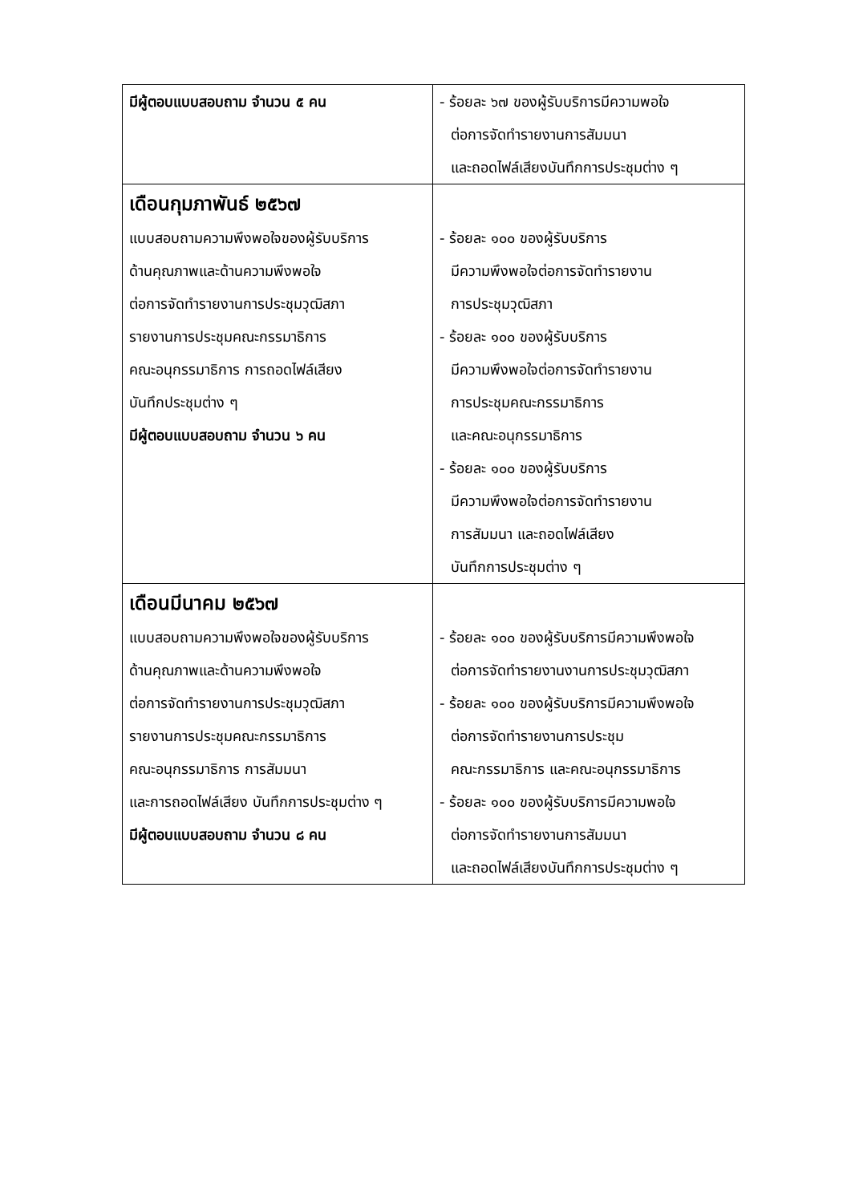| มีผู้ตอบแบบสอบถาม จำนวน ๕ คน | - ร้อยละ ๖๗ ของผู้รับบริการมีความพอใจ ต่อการจัดทำรายงานการสัมมนา และถอดไฟล์เสียงบันทึกการประชุมต่าง ๆ |
| เดือนกุมภาพันธ์ ๒๕๖๗ แบบสอบถามความพึงพอใจของผู้รับบริการ ด้านคุณภาพและด้านความพึงพอใจ ต่อการจัดทำรายงานการประชุมวุฒิสภา รายงานการประชุมคณะกรรมาธิการ คณะอนุกรรมาธิการ การถอดไฟล์เสียง บันทึกประชุมต่าง ๆ มีผู้ตอบแบบสอบถาม จำนวน ๖ คน | - ร้อยละ ๑๐๐ ของผู้รับบริการ มีความพึงพอใจต่อการจัดทำรายงาน การประชุมวุฒิสภา - ร้อยละ ๑๐๐ ของผู้รับบริการ มีความพึงพอใจต่อการจัดทำรายงาน การประชุมคณะกรรมาธิการ และคณะอนุกรรมาธิการ - ร้อยละ ๑๐๐ ของผู้รับบริการ มีความพึงพอใจต่อการจัดทำรายงาน การสัมมนา และถอดไฟล์เสียง บันทึกการประชุมต่าง ๆ |
| เดือนมีนาคม ๒๕๖๗ แบบสอบถามความพึงพอใจของผู้รับบริการ ด้านคุณภาพและด้านความพึงพอใจ ต่อการจัดทำรายงานการประชุมวุฒิสภา รายงานการประชุมคณะกรรมาธิการ คณะอนุกรรมาธิการ การสัมมนา และการถอดไฟล์เสียง บันทึกการประชุมต่าง ๆ มีผู้ตอบแบบสอบถาม จำนวน ๘ คน | - ร้อยละ ๑๐๐ ของผู้รับบริการมีความพึงพอใจ ต่อการจัดทำรายงานงานการประชุมวุฒิสภา - ร้อยละ ๑๐๐ ของผู้รับบริการมีความพึงพอใจ ต่อการจัดทำรายงานการประชุม คณะกรรมาธิการ และคณะอนุกรรมาธิการ - ร้อยละ ๑๐๐ ของผู้รับบริการมีความพอใจ ต่อการจัดทำรายงานการสัมมนา และถอดไฟล์เสียงบันทึกการประชุมต่าง ๆ |